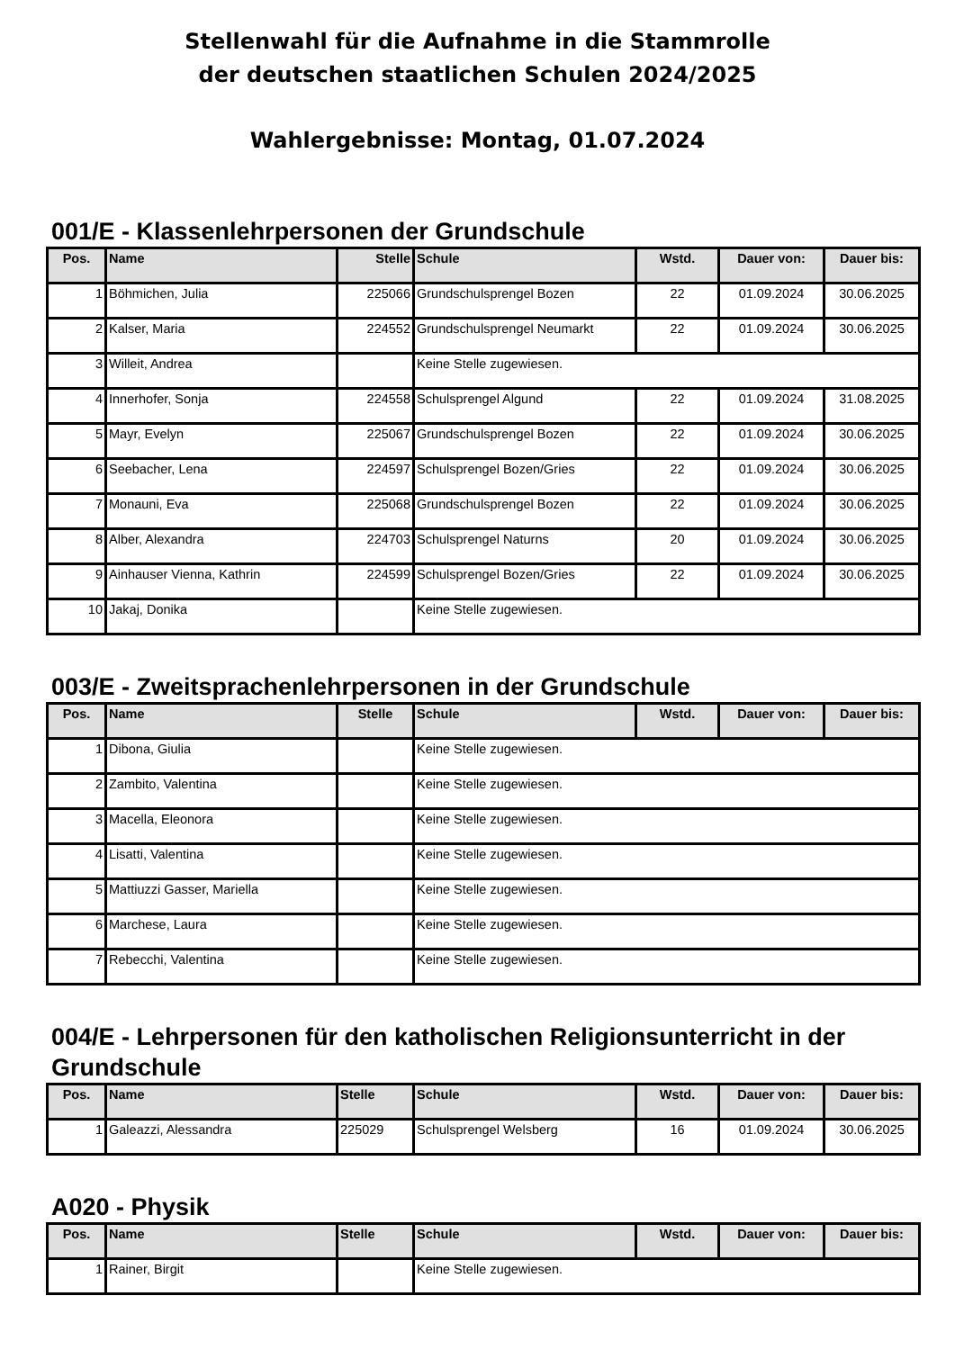Stellenwahl für die Aufnahme in die Stammrolle
der deutschen staatlichen Schulen 2024/2025
Wahlergebnisse: Montag, 01.07.2024
001/E - Klassenlehrpersonen der Grundschule
| Pos. | Name | Stelle | Schule | Wstd. | Dauer von: | Dauer bis: |
| --- | --- | --- | --- | --- | --- | --- |
| 1 | Böhmichen, Julia | 225066 | Grundschulsprengel Bozen | 22 | 01.09.2024 | 30.06.2025 |
| 2 | Kalser, Maria | 224552 | Grundschulsprengel Neumarkt | 22 | 01.09.2024 | 30.06.2025 |
| 3 | Willeit, Andrea | | Keine Stelle zugewiesen. | | | |
| 4 | Innerhofer, Sonja | 224558 | Schulsprengel Algund | 22 | 01.09.2024 | 31.08.2025 |
| 5 | Mayr, Evelyn | 225067 | Grundschulsprengel Bozen | 22 | 01.09.2024 | 30.06.2025 |
| 6 | Seebacher, Lena | 224597 | Schulsprengel Bozen/Gries | 22 | 01.09.2024 | 30.06.2025 |
| 7 | Monauni, Eva | 225068 | Grundschulsprengel Bozen | 22 | 01.09.2024 | 30.06.2025 |
| 8 | Alber, Alexandra | 224703 | Schulsprengel Naturns | 20 | 01.09.2024 | 30.06.2025 |
| 9 | Ainhauser Vienna, Kathrin | 224599 | Schulsprengel Bozen/Gries | 22 | 01.09.2024 | 30.06.2025 |
| 10 | Jakaj, Donika | | Keine Stelle zugewiesen. | | | |
003/E - Zweitsprachenlehrpersonen in der Grundschule
| Pos. | Name | Stelle | Schule | Wstd. | Dauer von: | Dauer bis: |
| --- | --- | --- | --- | --- | --- | --- |
| 1 | Dibona, Giulia | | Keine Stelle zugewiesen. | | | |
| 2 | Zambito, Valentina | | Keine Stelle zugewiesen. | | | |
| 3 | Macella, Eleonora | | Keine Stelle zugewiesen. | | | |
| 4 | Lisatti, Valentina | | Keine Stelle zugewiesen. | | | |
| 5 | Mattiuzzi Gasser, Mariella | | Keine Stelle zugewiesen. | | | |
| 6 | Marchese, Laura | | Keine Stelle zugewiesen. | | | |
| 7 | Rebecchi, Valentina | | Keine Stelle zugewiesen. | | | |
004/E - Lehrpersonen für den katholischen Religionsunterricht in der Grundschule
| Pos. | Name | Stelle | Schule | Wstd. | Dauer von: | Dauer bis: |
| --- | --- | --- | --- | --- | --- | --- |
| 1 | Galeazzi, Alessandra | 225029 | Schulsprengel Welsberg | 16 | 01.09.2024 | 30.06.2025 |
A020 - Physik
| Pos. | Name | Stelle | Schule | Wstd. | Dauer von: | Dauer bis: |
| --- | --- | --- | --- | --- | --- | --- |
| 1 | Rainer, Birgit | | Keine Stelle zugewiesen. | | | |